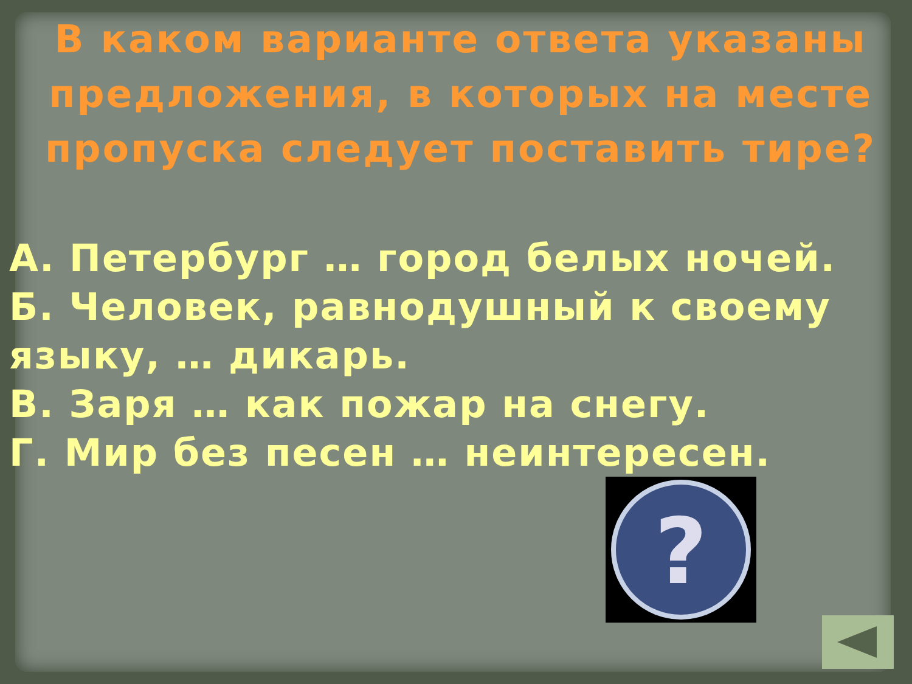В каком варианте ответа указаны предложения, в которых на месте пропуска следует поставить тире?
А. Петербург … город белых ночей.
Б. Человек, равнодушный к своему языку, … дикарь.
В. Заря … как пожар на снегу.
Г. Мир без песен … неинтересен.
?